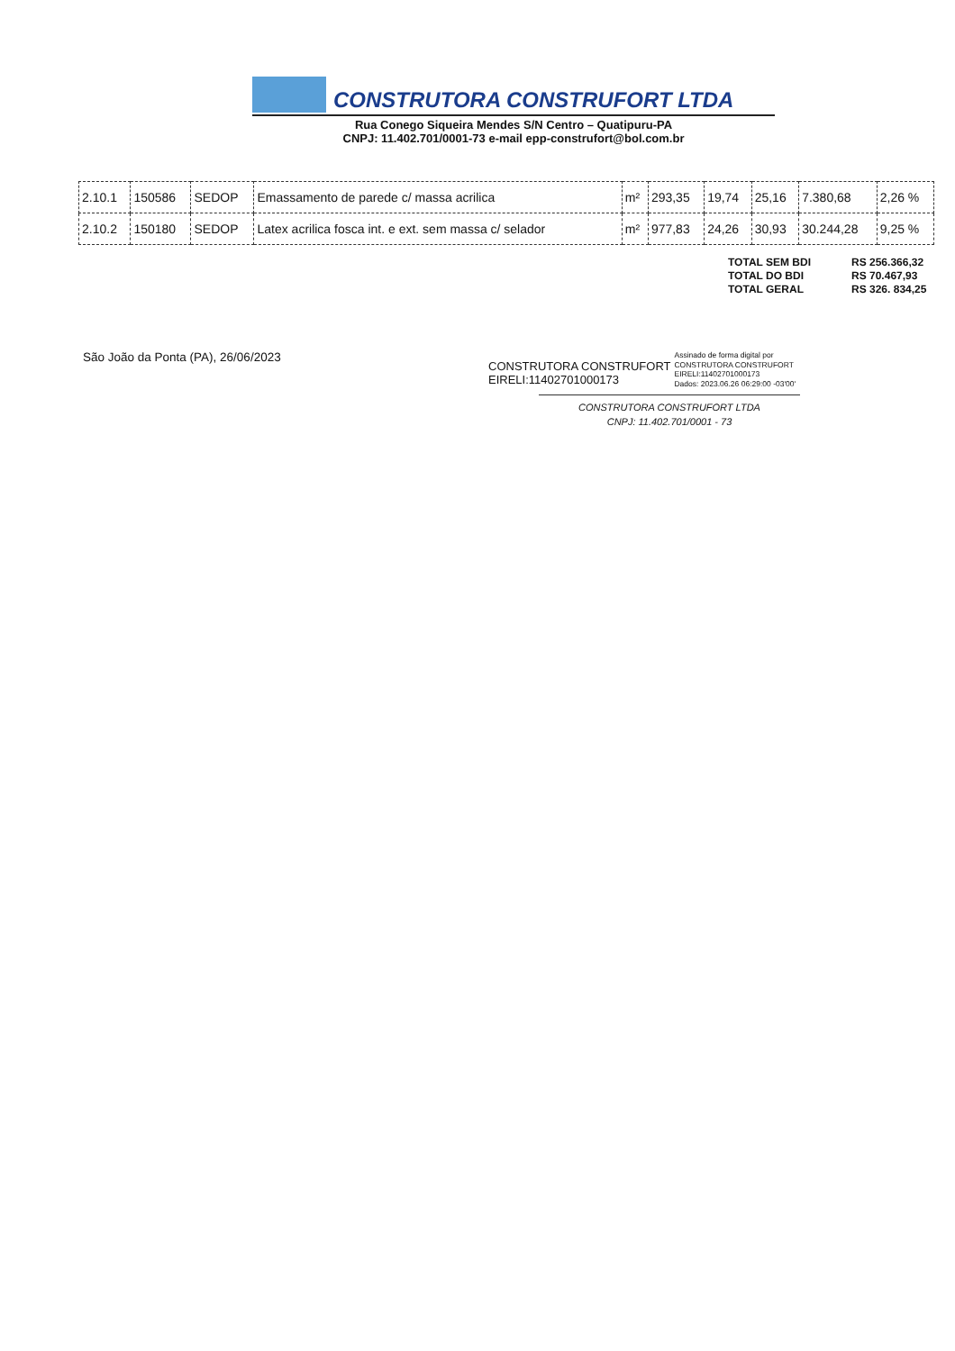CONSTRUTORA CONSTRUFORT LTDA
Rua Conego Siqueira Mendes S/N Centro – Quatipuru-PA
CNPJ: 11.402.701/0001-73 e-mail epp-construfort@bol.com.br
| 2.10.1 | 150586 | SEDOP | Emassamento de parede c/ massa acrilica | m² | 293,35 | 19,74 | 25,16 | 7.380,68 | 2,26 % |
| 2.10.2 | 150180 | SEDOP | Latex acrilica fosca int. e ext. sem massa c/ selador | m² | 977,83 | 24,26 | 30,93 | 30.244,28 | 9,25 % |
| TOTAL SEM BDI | RS 256.366,32 |
| TOTAL DO BDI | RS 70.467,93 |
| TOTAL GERAL | RS 326. 834,25 |
São João da Ponta (PA), 26/06/2023
CONSTRUTORA CONSTRUFORT
EIRELI:11402701000173
Assinado de forma digital por
CONSTRUTORA CONSTRUFORT
EIRELI:11402701000173
Dados: 2023.06.26 06:29:00 -03'00'
CONSTRUTORA CONSTRUFORT LTDA
CNPJ: 11.402.701/0001 - 73